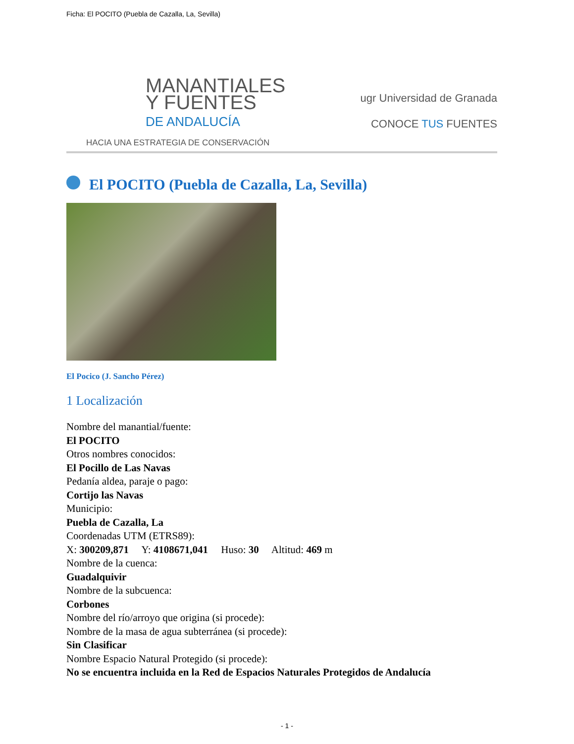Ficha: El POCITO (Puebla de Cazalla, La, Sevilla)
MANANTIALES
Y FUENTES
DE ANDALUCÍA
HACIA UNA ESTRATEGIA DE CONSERVACIÓN
ugr Universidad de Granada
CONOCE TUS FUENTES
El POCITO (Puebla de Cazalla, La, Sevilla)
El Pocico (J. Sancho Pérez)
1 Localización
Nombre del manantial/fuente:
El POCITO
Otros nombres conocidos:
El Pocillo de Las Navas
Pedanía aldea, paraje o pago:
Cortijo las Navas
Municipio:
Puebla de Cazalla, La
Coordenadas UTM (ETRS89):
X: 300209,871 Y: 4108671,041 Huso: 30 Altitud: 469 m
Nombre de la cuenca:
Guadalquivir
Nombre de la subcuenca:
Corbones
Nombre del río/arroyo que origina (si procede):
Nombre de la masa de agua subterránea (si procede):
Sin Clasificar
Nombre Espacio Natural Protegido (si procede):
No se encuentra incluida en la Red de Espacios Naturales Protegidos de Andalucía
- 1 -